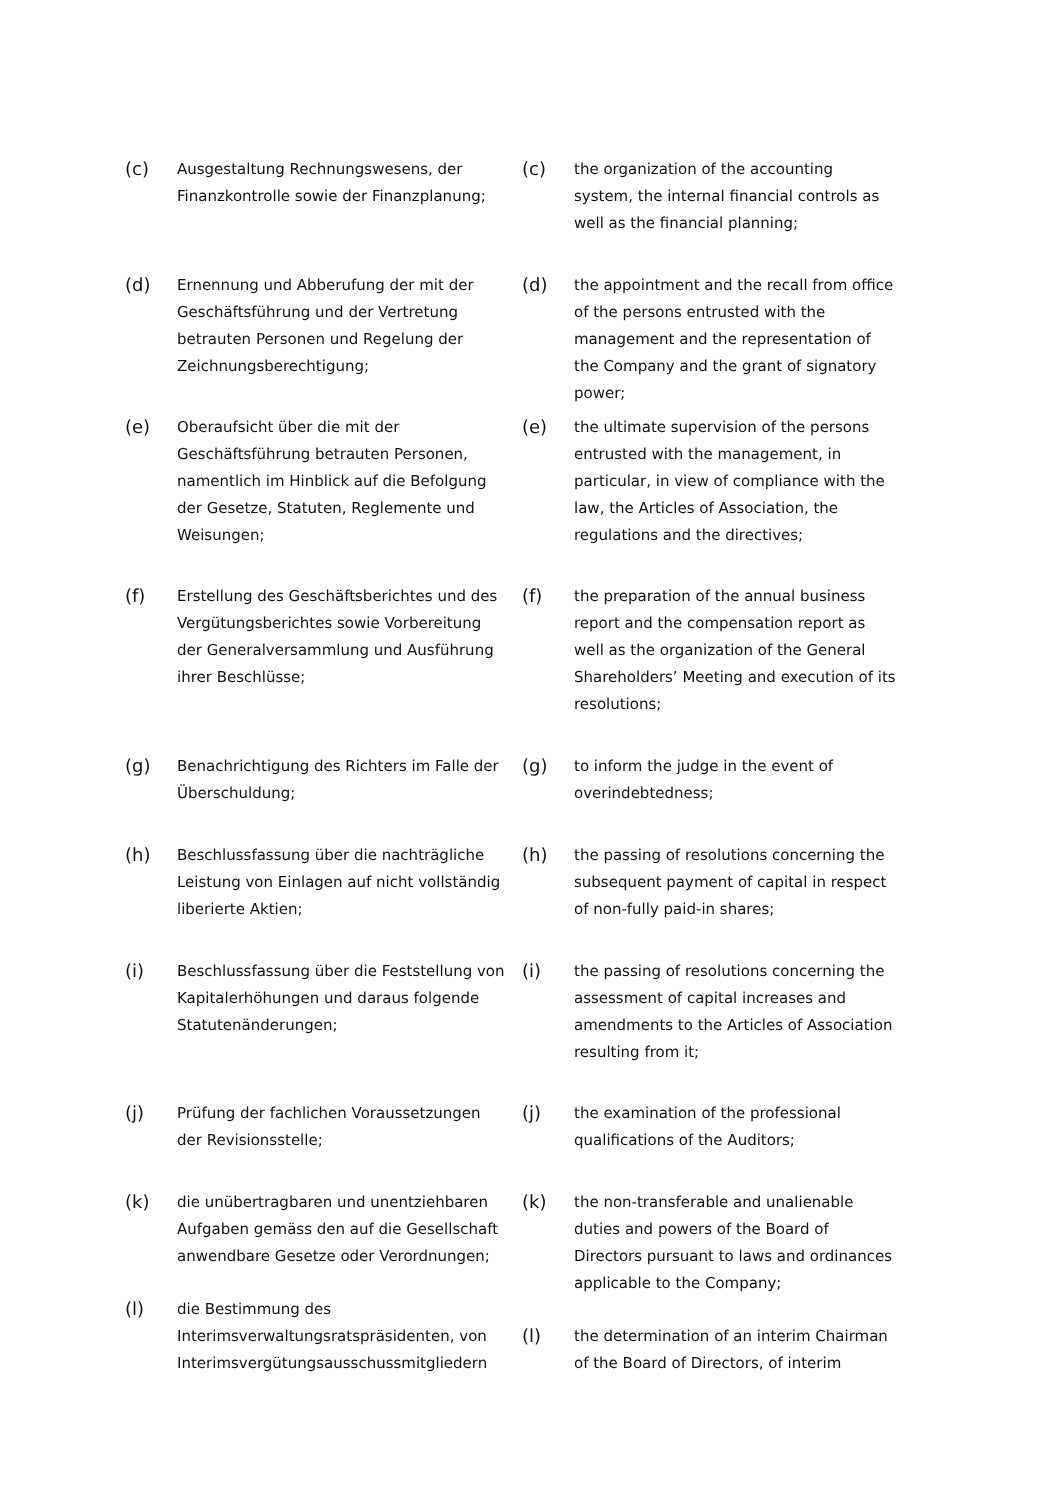(c)
Ausgestaltung Rechnungswesens, der Finanzkontrolle sowie der Finanzplanung;
(c)
the organization of the accounting system, the internal financial controls as well as the financial planning;
(d)
Ernennung und Abberufung der mit der Geschäftsführung und der Vertretung betrauten Personen und Regelung der Zeichnungsberechtigung;
(d)
the appointment and the recall from office of the persons entrusted with the management and the representation of the Company and the grant of signatory power;
(e)
Oberaufsicht über die mit der Geschäftsführung betrauten Personen, namentlich im Hinblick auf die Befolgung der Gesetze, Statuten, Reglemente und Weisungen;
(e)
the ultimate supervision of the persons entrusted with the management, in particular, in view of compliance with the law, the Articles of Association, the regulations and the directives;
(f)
Erstellung des Geschäftsberichtes und des Vergütungsberichtes sowie Vorbereitung der Generalversammlung und Ausführung ihrer Beschlüsse;
(f)
the preparation of the annual business report and the compensation report as well as the organization of the General Shareholders’ Meeting and execution of its resolutions;
(g)
Benachrichtigung des Richters im Falle der Überschuldung;
(g)
to inform the judge in the event of overindebtedness;
(h)
Beschlussfassung über die nachträgliche Leistung von Einlagen auf nicht vollständig liberierte Aktien;
(h)
the passing of resolutions concerning the subsequent payment of capital in respect of non-fully paid-in shares;
(i)
Beschlussfassung über die Feststellung von Kapitalerhöhungen und daraus folgende Statutenänderungen;
(i)
the passing of resolutions concerning the assessment of capital increases and amendments to the Articles of Association resulting from it;
(j)
Prüfung der fachlichen Voraussetzungen der Revisionsstelle;
(j)
the examination of the professional qualifications of the Auditors;
(k)
die unübertragbaren und unentziehbaren Aufgaben gemäss den auf die Gesellschaft anwendbare Gesetze oder Verordnungen;
(k)
the non-transferable and unalienable duties and powers of the Board of Directors pursuant to laws and ordinances applicable to the Company;
(l)
die Bestimmung des Interimsverwaltungsratspräsidenten, von Interimsvergütungsausschussmitgliedern
(l)
the determination of an interim Chairman of the Board of Directors, of interim